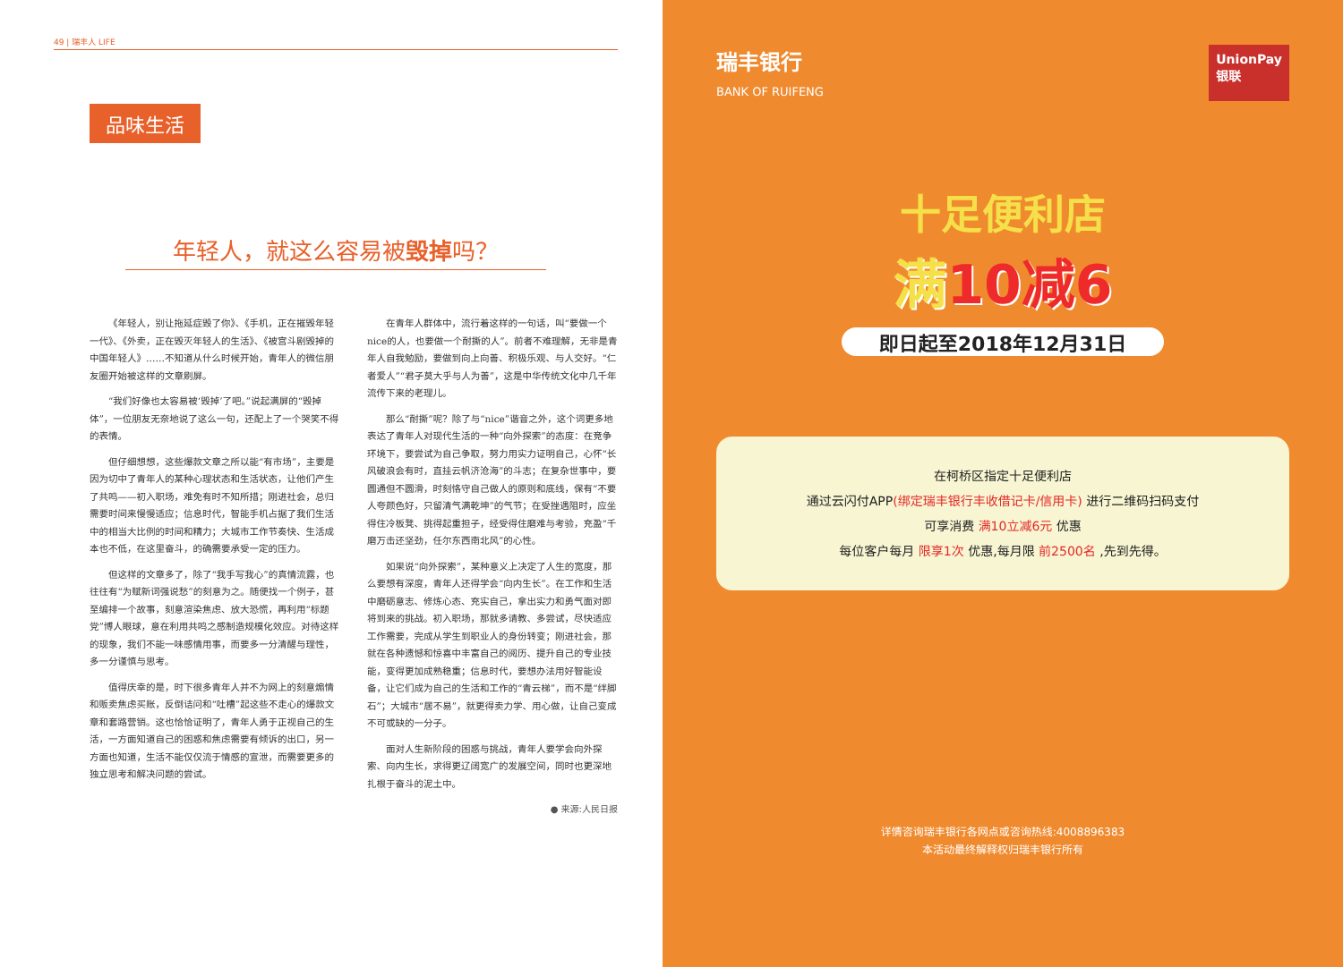49 | 瑞丰人 LIFE
品味生活
年轻人，就这么容易被毁掉吗？
《年轻人，别让拖延症毁了你》、《手机，正在摧毁年轻一代》、《外卖，正在毁灭年轻人的生活》、《被宫斗剧毁掉的中国年轻人》……不知道从什么时候开始，青年人的微信朋友圈开始被这样的文章刷屏。
“我们好像也太容易被‘毁掉’了吧。”说起满屏的“毁掉体”，一位朋友无奈地说了这么一句，还配上了一个哭笑不得的表情。
但仔细想想，这些爆款文章之所以能“有市场”，主要是因为切中了青年人的某种心理状态和生活状态，让他们产生了共鸣——初入职场，难免有时不知所措；刚进社会，总归需要时间来慢慢适应；信息时代，智能手机占据了我们生活中的相当大比例的时间和精力；大城市工作节奏快、生活成本也不低，在这里奋斗，的确需要承受一定的压力。
但这样的文章多了，除了“我手写我心”的真情流露，也往往有“为赋新词强说愁”的刻意为之。随便找一个例子，甚至编排一个故事，刻意渲染焦虑、放大恐慌，再利用“标题党”博人眼球，意在利用共鸣之感制造规模化效应。对待这样的现象，我们不能一味感情用事，而要多一分清醒与理性，多一分谨慎与思考。
值得庆幸的是，时下很多青年人并不为网上的刻意煽情和贩卖焦虑买账，反倒诘问和“吐槽”起这些不走心的爆款文章和套路营销。这也恰恰证明了，青年人勇于正视自己的生活，一方面知道自己的困惑和焦虑需要有倾诉的出口，另一方面也知道，生活不能仅仅流于情感的宣泄，而需要更多的独立思考和解决问题的尝试。
在青年人群体中，流行着这样的一句话，叫“要做一个nice的人，也要做一个耐撕的人”。前者不难理解，无非是青年人自我勉励，要做到向上向善、积极乐观、与人交好。“仁者爱人”“君子莫大乎与人为善”，这是中华传统文化中几千年流传下来的老理儿。
那么“耐撕”呢？除了与“nice”谐音之外，这个词更多地表达了青年人对现代生活的一种“向外探索”的态度：在竞争环境下，要尝试为自己争取，努力用实力证明自己，心怀“长风破浪会有时，直挂云帆济沧海”的斗志；在复杂世事中，要圆通但不圆滑，时刻恪守自己做人的原则和底线，保有“不要人夸颜色好，只留清气满乾坤”的气节；在受挫遇阻时，应坐得住冷板凳、挑得起重担子，经受得住磨难与考验，充盈“千磨万击还坚劲，任尔东西南北风”的心性。
如果说“向外探索”，某种意义上决定了人生的宽度，那么要想有深度，青年人还得学会“向内生长”。在工作和生活中磨砺意志、修炼心态、充实自己，拿出实力和勇气面对即将到来的挑战。初入职场，那就多请教、多尝试，尽快适应工作需要，完成从学生到职业人的身份转变；刚进社会，那就在各种遗憾和惊喜中丰富自己的阅历、提升自己的专业技能，变得更加成熟稳重；信息时代，要想办法用好智能设备，让它们成为自己的生活和工作的“青云梯”，而不是“绊脚石”；大城市“居不易”，就更得卖力学、用心做，让自己变成不可或缺的一分子。
面对人生新阶段的困惑与挑战，青年人要学会向外探索、向内生长，求得更辽阔宽广的发展空间，同时也更深地扎根于奋斗的泥土中。
● 来源:人民日报
瑞丰银行
BANK OF RUIFENG
UnionPay
银联
十足便利店
满10减6
即日起至2018年12月31日
在柯桥区指定十足便利店
通过云闪付APP(绑定瑞丰银行丰收借记卡/信用卡) 进行二维码扫码支付
可享消费 满10立减6元 优惠
每位客户每月 限享1次 优惠,每月限 前2500名 ,先到先得。
详情咨询瑞丰银行各网点或咨询热线:4008896383
本活动最终解释权归瑞丰银行所有